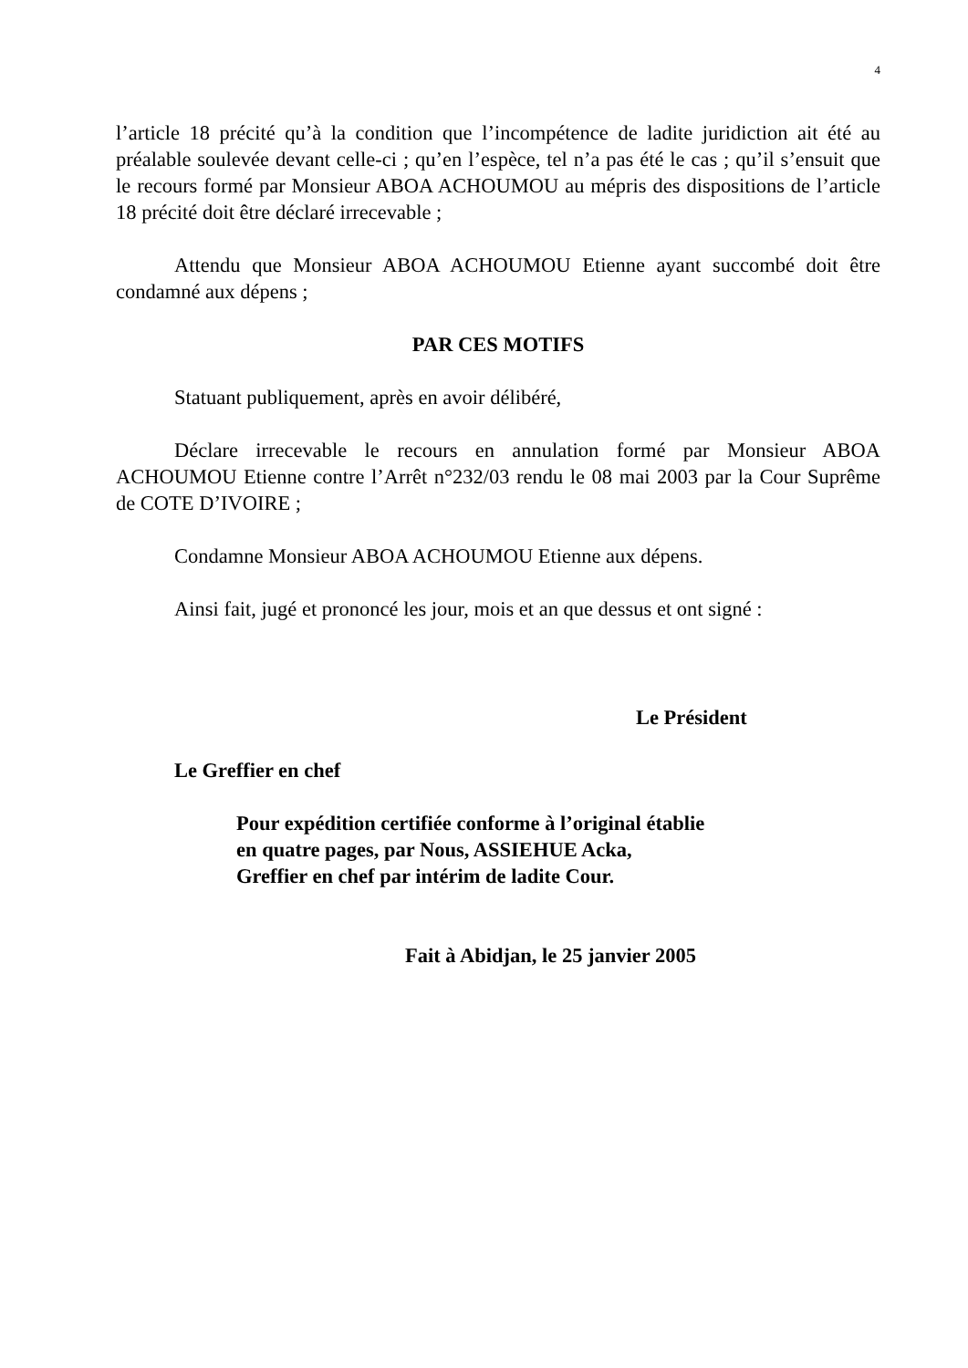4
l’article 18 précité qu’à la condition que l’incompétence de ladite juridiction ait été au préalable soulevée devant celle-ci ; qu’en l’espèce, tel n’a pas été le cas ; qu’il s’ensuit que le recours formé par Monsieur ABOA ACHOUMOU au mépris des dispositions de l’article 18 précité doit être déclaré irrecevable ;
Attendu que Monsieur ABOA ACHOUMOU Etienne ayant succombé doit être condamné aux dépens ;
PAR CES MOTIFS
Statuant publiquement, après en avoir délibéré,
Déclare irrecevable le recours en annulation formé par Monsieur ABOA ACHOUMOU Etienne contre l’Arrêt n°232/03 rendu le 08 mai 2003 par la Cour Suprême de COTE D’IVOIRE ;
Condamne Monsieur ABOA ACHOUMOU Etienne aux dépens.
Ainsi fait, jugé et prononcé les jour, mois et an que dessus et ont signé :
Le Président
Le Greffier en chef
Pour expédition certifiée conforme à l’original établie
en quatre pages, par Nous, ASSIEHUE Acka,
Greffier en chef par intérim de ladite Cour.
Fait à Abidjan, le 25 janvier 2005